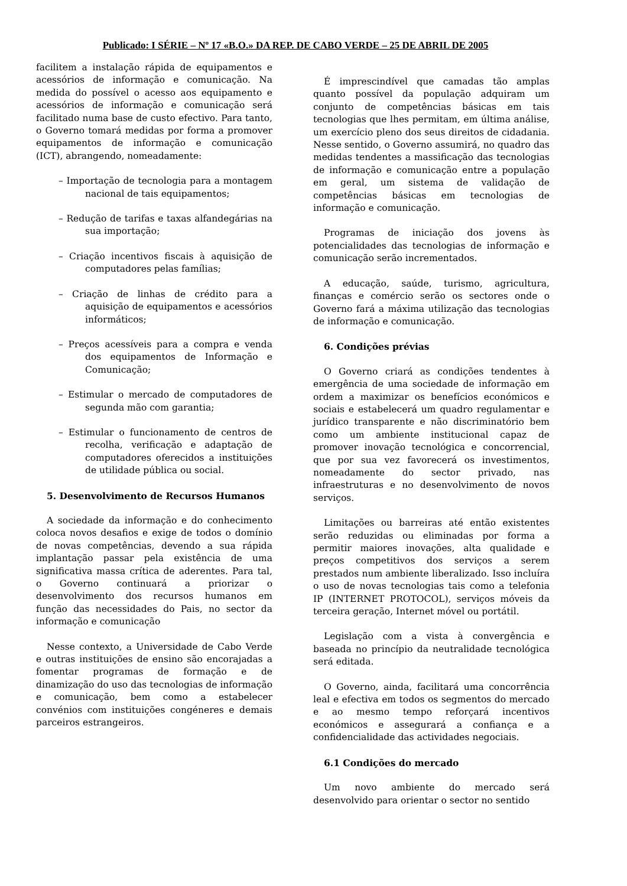Publicado: I SÉRIE – Nº 17 «B.O.» DA REP. DE CABO VERDE – 25 DE ABRIL DE 2005
facilitem a instalação rápida de equipamentos e acessórios de informação e comunicação. Na medida do possível o acesso aos equipamento e acessórios de informação e comunicação será facilitado numa base de custo efectivo. Para tanto, o Governo tomará medidas por forma a promover equipamentos de informação e comunicação (ICT), abrangendo, nomeadamente:
– Importação de tecnologia para a montagem nacional de tais equipamentos;
– Redução de tarifas e taxas alfandegárias na sua importação;
– Criação incentivos fiscais à aquisição de computadores pelas famílias;
– Criação de linhas de crédito para a aquisição de equipamentos e acessórios informáticos;
– Preços acessíveis para a compra e venda dos equipamentos de Informação e Comunicação;
– Estimular o mercado de computadores de segunda mão com garantia;
– Estimular o funcionamento de centros de recolha, verificação e adaptação de computadores oferecidos a instituições de utilidade pública ou social.
5. Desenvolvimento de Recursos Humanos
A sociedade da informação e do conhecimento coloca novos desafios e exige de todos o domínio de novas competências, devendo a sua rápida implantação passar pela existência de uma significativa massa crítica de aderentes. Para tal, o Governo continuará a priorizar o desenvolvimento dos recursos humanos em função das necessidades do Pais, no sector da informação e comunicação
Nesse contexto, a Universidade de Cabo Verde e outras instituições de ensino são encorajadas a fomentar programas de formação e de dinamização do uso das tecnologias de informação e comunicação, bem como a estabelecer convénios com instituições congéneres e demais parceiros estrangeiros.
É imprescindível que camadas tão amplas quanto possível da população adquiram um conjunto de competências básicas em tais tecnologias que lhes permitam, em última análise, um exercício pleno dos seus direitos de cidadania. Nesse sentido, o Governo assumirá, no quadro das medidas tendentes a massificação das tecnologias de informação e comunicação entre a população em geral, um sistema de validação de competências básicas em tecnologias de informação e comunicação.
Programas de iniciação dos jovens às potencialidades das tecnologias de informação e comunicação serão incrementados.
A educação, saúde, turismo, agricultura, finanças e comércio serão os sectores onde o Governo fará a máxima utilização das tecnologias de informação e comunicação.
6. Condições prévias
O Governo criará as condições tendentes à emergência de uma sociedade de informação em ordem a maximizar os benefícios económicos e sociais e estabelecerá um quadro regulamentar e jurídico transparente e não discriminatório bem como um ambiente institucional capaz de promover inovação tecnológica e concorrencial, que por sua vez favorecerá os investimentos, nomeadamente do sector privado, nas infraestruturas e no desenvolvimento de novos serviços.
Limitações ou barreiras até então existentes serão reduzidas ou eliminadas por forma a permitir maiores inovações, alta qualidade e preços competitivos dos serviços a serem prestados num ambiente liberalizado. Isso incluíra o uso de novas tecnologias tais como a telefonia IP (INTERNET PROTOCOL), serviços móveis da terceira geração, Internet móvel ou portátil.
Legislação com a vista à convergência e baseada no princípio da neutralidade tecnológica será editada.
O Governo, ainda, facilitará uma concorrência leal e efectiva em todos os segmentos do mercado e ao mesmo tempo reforçará incentivos económicos e assegurará a confiança e a confidencialidade das actividades negociais.
6.1 Condições do mercado
Um novo ambiente do mercado será desenvolvido para orientar o sector no sentido